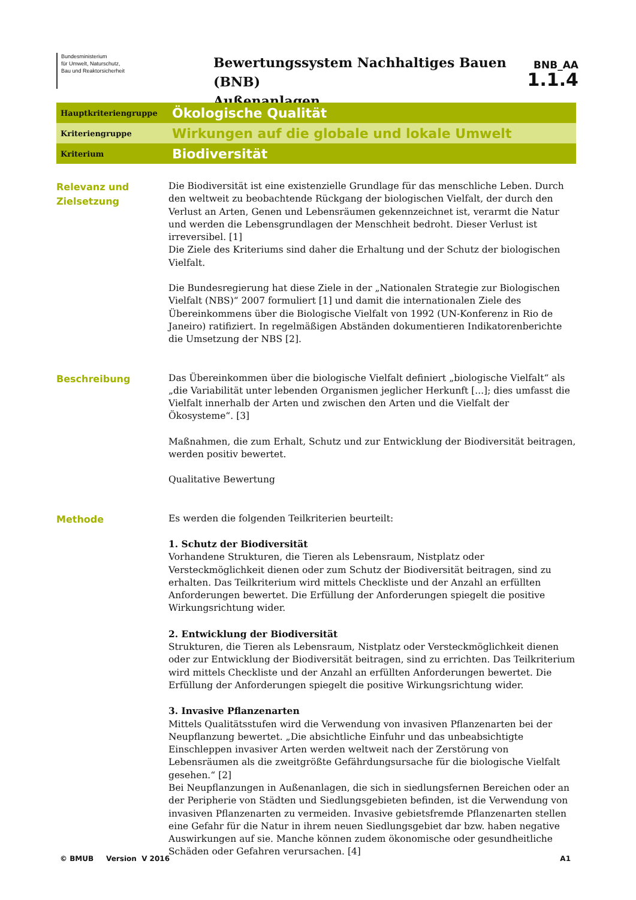Bundesministerium
für Umwelt, Naturschutz,
Bau und Reaktorsicherheit
Bewertungssystem Nachhaltiges Bauen (BNB)
Außenanlagen
BNB_AA
1.1.4
Hauptkriteriengruppe
Ökologische Qualität
Kriteriengruppe
Wirkungen auf die globale und lokale Umwelt
Kriterium
Biodiversität
Relevanz und Zielsetzung
Die Biodiversität ist eine existenzielle Grundlage für das menschliche Leben. Durch den weltweit zu beobachtende Rückgang der biologischen Vielfalt, der durch den Verlust an Arten, Genen und Lebensräumen gekennzeichnet ist, verarmt die Natur und werden die Lebensgrundlagen der Menschheit bedroht. Dieser Verlust ist irreversibel. [1]
Die Ziele des Kriteriums sind daher die Erhaltung und der Schutz der biologischen Vielfalt.
Die Bundesregierung hat diese Ziele in der „Nationalen Strategie zur Biologischen Vielfalt (NBS)“ 2007 formuliert [1] und damit die internationalen Ziele des Übereinkommens über die Biologische Vielfalt von 1992 (UN-Konferenz in Rio de Janeiro) ratifiziert. In regelmäßigen Abständen dokumentieren Indikatorenberichte die Umsetzung der NBS [2].
Beschreibung
Das Übereinkommen über die biologische Vielfalt definiert „biologische Vielfalt“ als „die Variabilität unter lebenden Organismen jeglicher Herkunft [...]; dies umfasst die Vielfalt innerhalb der Arten und zwischen den Arten und die Vielfalt der Ökosysteme“. [3]
Maßnahmen, die zum Erhalt, Schutz und zur Entwicklung der Biodiversität beitragen, werden positiv bewertet.
Qualitative Bewertung
Methode
Es werden die folgenden Teilkriterien beurteilt:
1. Schutz der Biodiversität
Vorhandene Strukturen, die Tieren als Lebensraum, Nistplatz oder Versteckmöglichkeit dienen oder zum Schutz der Biodiversität beitragen, sind zu erhalten. Das Teilkriterium wird mittels Checkliste und der Anzahl an erfüllten Anforderungen bewertet. Die Erfüllung der Anforderungen spiegelt die positive Wirkungsrichtung wider.
2. Entwicklung der Biodiversität
Strukturen, die Tieren als Lebensraum, Nistplatz oder Versteckmöglichkeit dienen oder zur Entwicklung der Biodiversität beitragen, sind zu errichten. Das Teilkriterium wird mittels Checkliste und der Anzahl an erfüllten Anforderungen bewertet. Die Erfüllung der Anforderungen spiegelt die positive Wirkungsrichtung wider.
3. Invasive Pflanzenarten
Mittels Qualitätsstufen wird die Verwendung von invasiven Pflanzenarten bei der Neupflanzung bewertet. „Die absichtliche Einfuhr und das unbeabsichtigte Einschleppen invasiver Arten werden weltweit nach der Zerstörung von Lebensräumen als die zweitgrößte Gefährdungsursache für die biologische Vielfalt gesehen.“ [2]
Bei Neupflanzungen in Außenanlagen, die sich in siedlungsfernen Bereichen oder an der Peripherie von Städten und Siedlungsgebieten befinden, ist die Verwendung von invasiven Pflanzenarten zu vermeiden. Invasive gebietsfremde Pflanzenarten stellen eine Gefahr für die Natur in ihrem neuen Siedlungsgebiet dar bzw. haben negative Auswirkungen auf sie. Manche können zudem ökonomische oder gesundheitliche Schäden oder Gefahren verursachen. [4]
© BMUB Version V 2016 A1